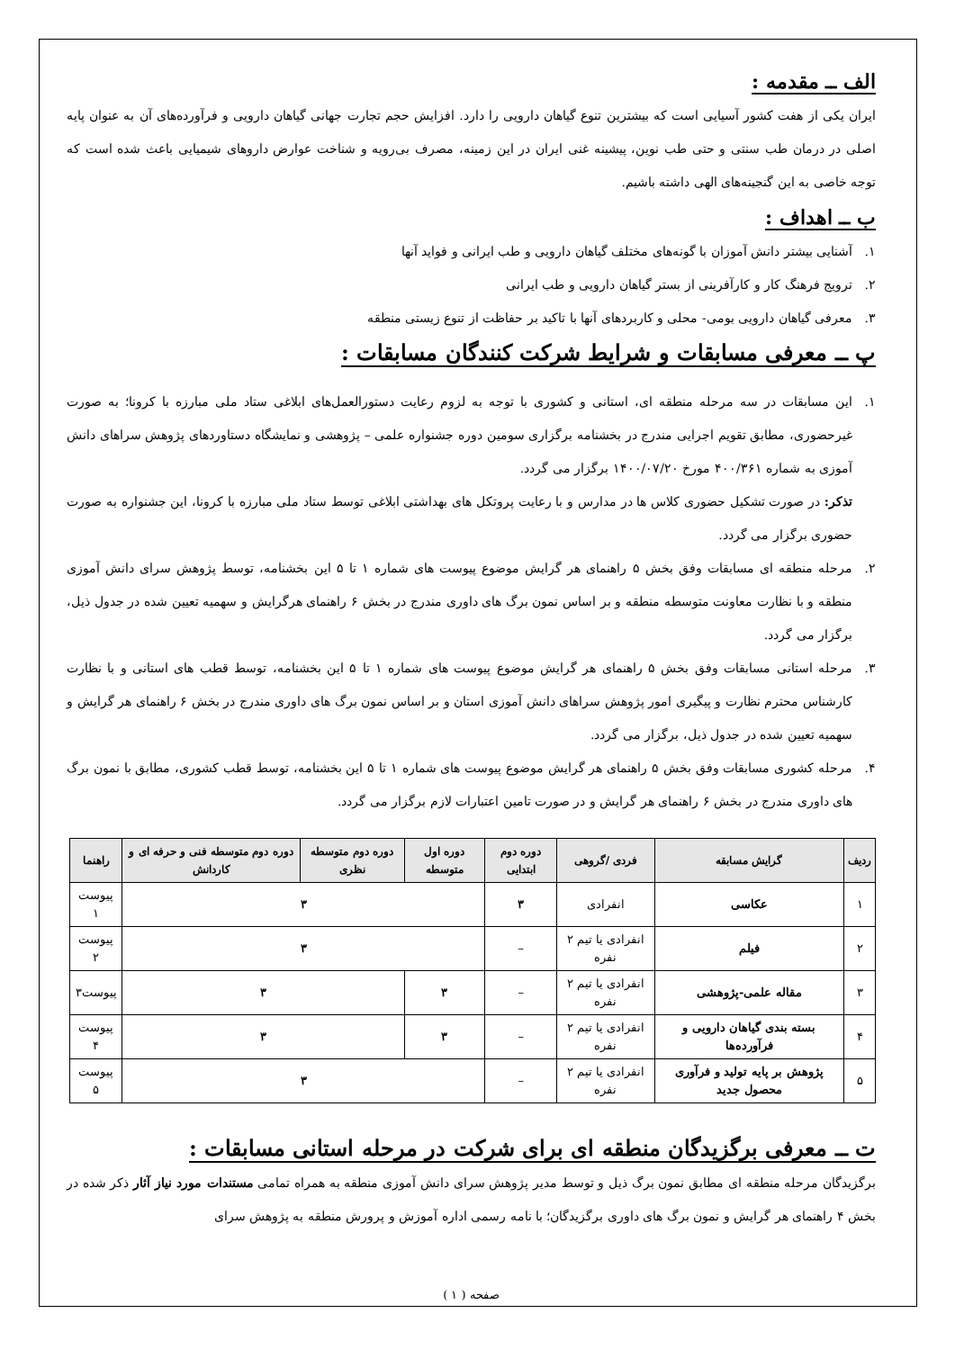الف ــ مقدمه :
ایران یکی از هفت کشور آسیایی است که بیشترین تنوع گیاهان دارویی را دارد. افزایش حجم تجارت جهانی گیاهان دارویی و فرآورده‌های آن به عنوان پایه اصلی در درمان طب سنتی و حتی طب نوین، پیشینه غنی ایران در این زمینه، مصرف بی‌رویه و شناخت عوارض داروهای شیمیایی باعث شده است که توجه خاصی به این گنجینه‌های الهی داشته باشیم.
ب ــ اهداف :
۱. آشنایی بیشتر دانش آموزان با گونه‌های مختلف گیاهان دارویی و طب ایرانی و فواید آنها
۲. ترویج فرهنگ کار و کارآفرینی از بستر گیاهان دارویی و طب ایرانی
۳. معرفی گیاهان دارویی بومی- محلی و کاربردهای آنها با تاکید بر حفاظت از تنوع زیستی منطقه
پ ــ معرفی مسابقات و شرایط شرکت کنندگان مسابقات :
۱. این مسابقات در سه مرحله منطقه ای، استانی و کشوری با توجه به لزوم رعایت دستورالعمل‌های ابلاغی ستاد ملی مبارزه با کرونا؛ به صورت غیرحضوری، مطابق تقویم اجرایی مندرج در بخشنامه برگزاری سومین دوره جشنواره علمی – پژوهشی و نمایشگاه دستاوردهای پژوهش سراهای دانش آموزی به شماره ۴۰۰/۳۶۱ مورخ ۱۴۰۰/۰۷/۲۰ برگزار می گردد.
تذکر: در صورت تشکیل حضوری کلاس ها در مدارس و با رعایت پروتکل های بهداشتی ابلاغی توسط ستاد ملی مبارزه با کرونا، این جشنواره به صورت حضوری برگزار می گردد.
۲. مرحله منطقه ای مسابقات وفق بخش ۵ راهنمای هر گرایش موضوع پیوست های شماره ۱ تا ۵ این بخشنامه، توسط پژوهش سرای دانش آموزی منطقه و با نظارت معاونت متوسطه منطقه و بر اساس نمون برگ های داوری مندرج در بخش ۶ راهنمای هرگرایش و سهمیه تعیین شده در جدول ذیل، برگزار می گردد.
۳. مرحله استانی مسابقات وفق بخش ۵ راهنمای هر گرایش موضوع پیوست های شماره ۱ تا ۵ این بخشنامه، توسط قطب های استانی و با نظارت کارشناس محترم نظارت و پیگیری امور پژوهش سراهای دانش آموزی استان و بر اساس نمون برگ های داوری مندرج در بخش ۶ راهنمای هر گرایش و سهمیه تعیین شده در جدول ذیل، برگزار می گردد.
۴. مرحله کشوری مسابقات وفق بخش ۵ راهنمای هر گرایش موضوع پیوست های شماره ۱ تا ۵ این بخشنامه، توسط قطب کشوری، مطابق با نمون برگ های داوری مندرج در بخش ۶ راهنمای هر گرایش و در صورت تامین اعتبارات لازم برگزار می گردد.
| ردیف | گرایش مسابقه | فردی /گروهی | دوره دوم ابتدایی | دوره اول متوسطه | دوره دوم متوسطه نظری | دوره دوم متوسطه فنی و حرفه ای و کاردانش | راهنما |
| --- | --- | --- | --- | --- | --- | --- | --- |
| ۱ | عکاسی | انفرادی | ۳ | ۳ | | | پیوست ۱ |
| ۲ | فیلم | انفرادی یا تیم ۲ نفره | – | ۳ | | | پیوست ۲ |
| ۳ | مقاله علمی-پژوهشی | انفرادی یا تیم ۲ نفره | – | ۳ | ۳ | | پیوست۳ |
| ۴ | بسته بندی گیاهان دارویی و فرآورده‌ها | انفرادی یا تیم ۲ نفره | – | ۳ | ۳ | | پیوست ۴ |
| ۵ | پژوهش بر پایه تولید و فرآوری محصول جدید | انفرادی یا تیم ۲ نفره | – | ۳ | | | پیوست ۵ |
ت ــ معرفی برگزیدگان منطقه ای برای شرکت در مرحله استانی مسابقات :
برگزیدگان مرحله منطقه ای مطابق نمون برگ ذیل و توسط مدیر پژوهش سرای دانش آموزی منطقه به همراه تمامی مستندات مورد نیاز آثار ذکر شده در بخش ۴ راهنمای هر گرایش و نمون برگ های داوری برگزیدگان؛ با نامه رسمی اداره آموزش و پرورش منطقه به پژوهش سرای
صفحه ( ۱ )